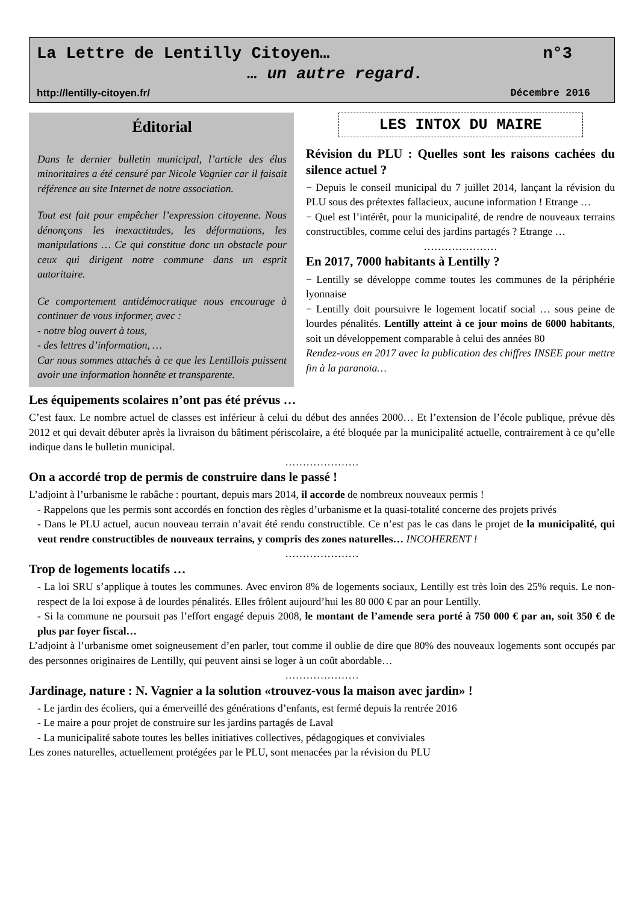La Lettre de Lentilly Citoyen… n°3
… un autre regard.
http://lentilly-citoyen.fr/ Décembre 2016
Éditorial
Dans le dernier bulletin municipal, l’article des élus minoritaires a été censuré par Nicole Vagnier car il faisait référence au site Internet de notre association.
Tout est fait pour empêcher l’expression citoyenne. Nous dénonçons les inexactitudes, les déformations, les manipulations … Ce qui constitue donc un obstacle pour ceux qui dirigent notre commune dans un esprit autoritaire.
Ce comportement antidémocratique nous encourage à continuer de vous informer, avec :
- notre blog ouvert à tous,
- des lettres d’information, …
Car nous sommes attachés à ce que les Lentillois puissent avoir une information honnête et transparente.
LES INTOX DU MAIRE
Révision du PLU : Quelles sont les raisons cachées du silence actuel ?
− Depuis le conseil municipal du 7 juillet 2014, lançant la révision du PLU sous des prétextes fallacieux, aucune information ! Etrange …
− Quel est l’intérêt, pour la municipalité, de rendre de nouveaux terrains constructibles, comme celui des jardins partagés ? Etrange …
…………………
En 2017, 7000 habitants à Lentilly ?
− Lentilly se développe comme toutes les communes de la périphérie lyonnaise
− Lentilly doit poursuivre le logement locatif social … sous peine de lourdes pénalités. Lentilly atteint à ce jour moins de 6000 habitants, soit un développement comparable à celui des années 80
Rendez-vous en 2017 avec la publication des chiffres INSEE pour mettre fin à la paranoïa…
Les équipements scolaires n’ont pas été prévus …
C’est faux. Le nombre actuel de classes est inférieur à celui du début des années 2000… Et l’extension de l’école publique, prévue dès 2012 et qui devait débuter après la livraison du bâtiment périscolaire, a été bloquée par la municipalité actuelle, contrairement à ce qu’elle indique dans le bulletin municipal.
…………………
On a accordé trop de permis de construire dans le passé !
L’adjoint à l’urbanisme le rabâche : pourtant, depuis mars 2014, il accorde de nombreux nouveaux permis !
- Rappelons que les permis sont accordés en fonction des règles d’urbanisme et la quasi-totalité concerne des projets privés
- Dans le PLU actuel, aucun nouveau terrain n’avait été rendu constructible. Ce n’est pas le cas dans le projet de la municipalité, qui veut rendre constructibles de nouveaux terrains, y compris des zones naturelles… INCOHERENT !
…………………
Trop de logements locatifs …
- La loi SRU s’applique à toutes les communes. Avec environ 8% de logements sociaux, Lentilly est très loin des 25% requis. Le non-respect de la loi expose à de lourdes pénalités. Elles frôlent aujourd’hui les 80 000 € par an pour Lentilly.
- Si la commune ne poursuit pas l’effort engagé depuis 2008, le montant de l’amende sera porté à 750 000 € par an, soit 350 € de plus par foyer fiscal…
L’adjoint à l’urbanisme omet soigneusement d’en parler, tout comme il oublie de dire que 80% des nouveaux logements sont occupés par des personnes originaires de Lentilly, qui peuvent ainsi se loger à un coût abordable…
…………………
Jardinage, nature : N. Vagnier a la solution «trouvez-vous la maison avec jardin» !
- Le jardin des écoliers, qui a émerveillé des générations d’enfants, est fermé depuis la rentrée 2016
- Le maire a pour projet de construire sur les jardins partagés de Laval
- La municipalité sabote toutes les belles initiatives collectives, pédagogiques et conviviales
Les zones naturelles, actuellement protégées par le PLU, sont menacées par la révision du PLU